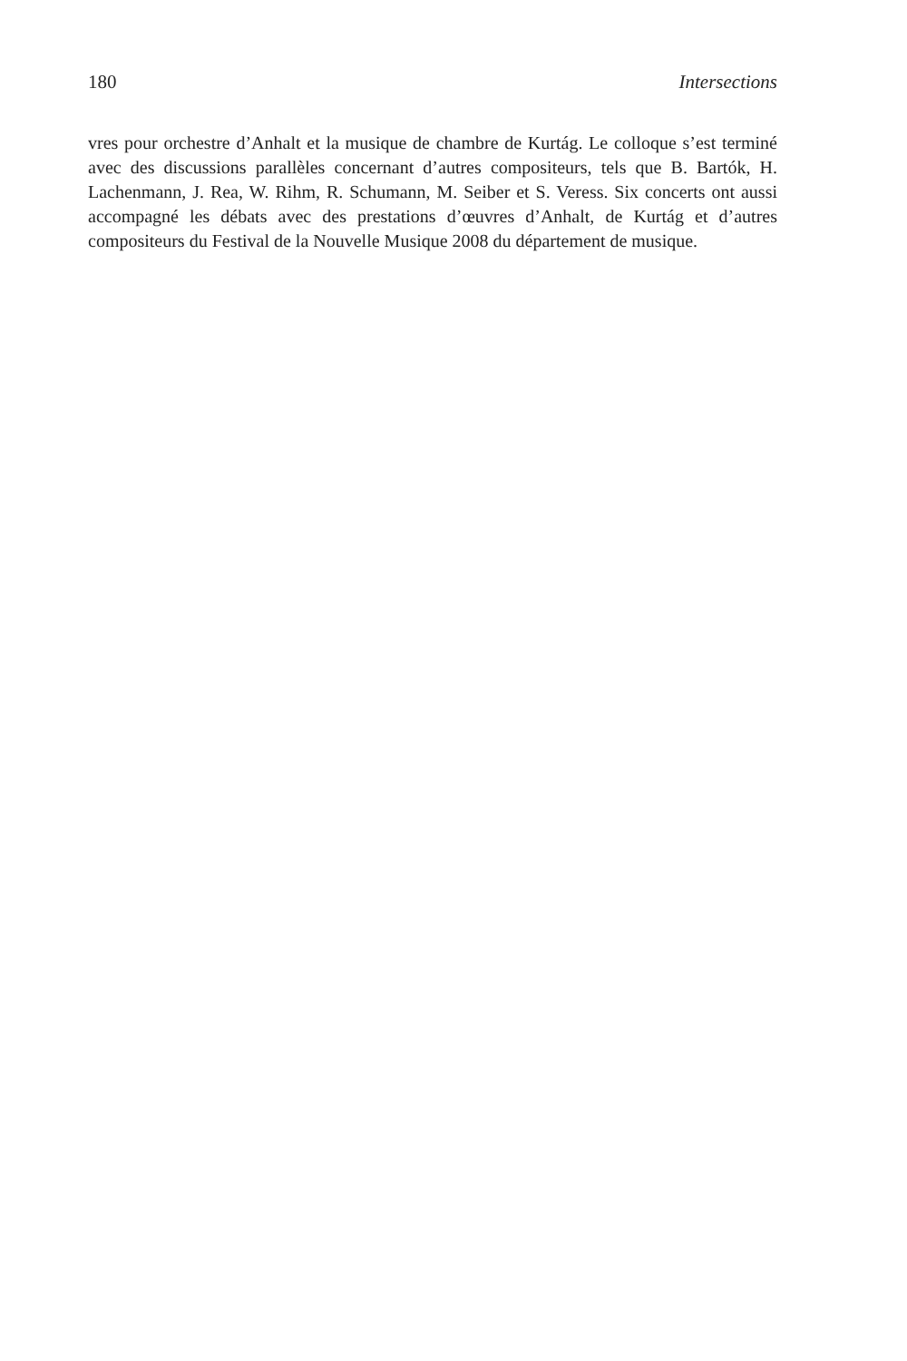180 Intersections
vres pour orchestre d’Anhalt et la musique de chambre de Kurtág. Le colloque s’est terminé avec des discussions parallèles concernant d’autres compositeurs, tels que B. Bartók, H. Lachenmann, J. Rea, W. Rihm, R. Schumann, M. Seiber et S. Veress. Six concerts ont aussi accompagné les débats avec des prestations d’œuvres d’Anhalt, de Kurtág et d’autres compositeurs du Festival de la Nouvelle Musique 2008 du département de musique.